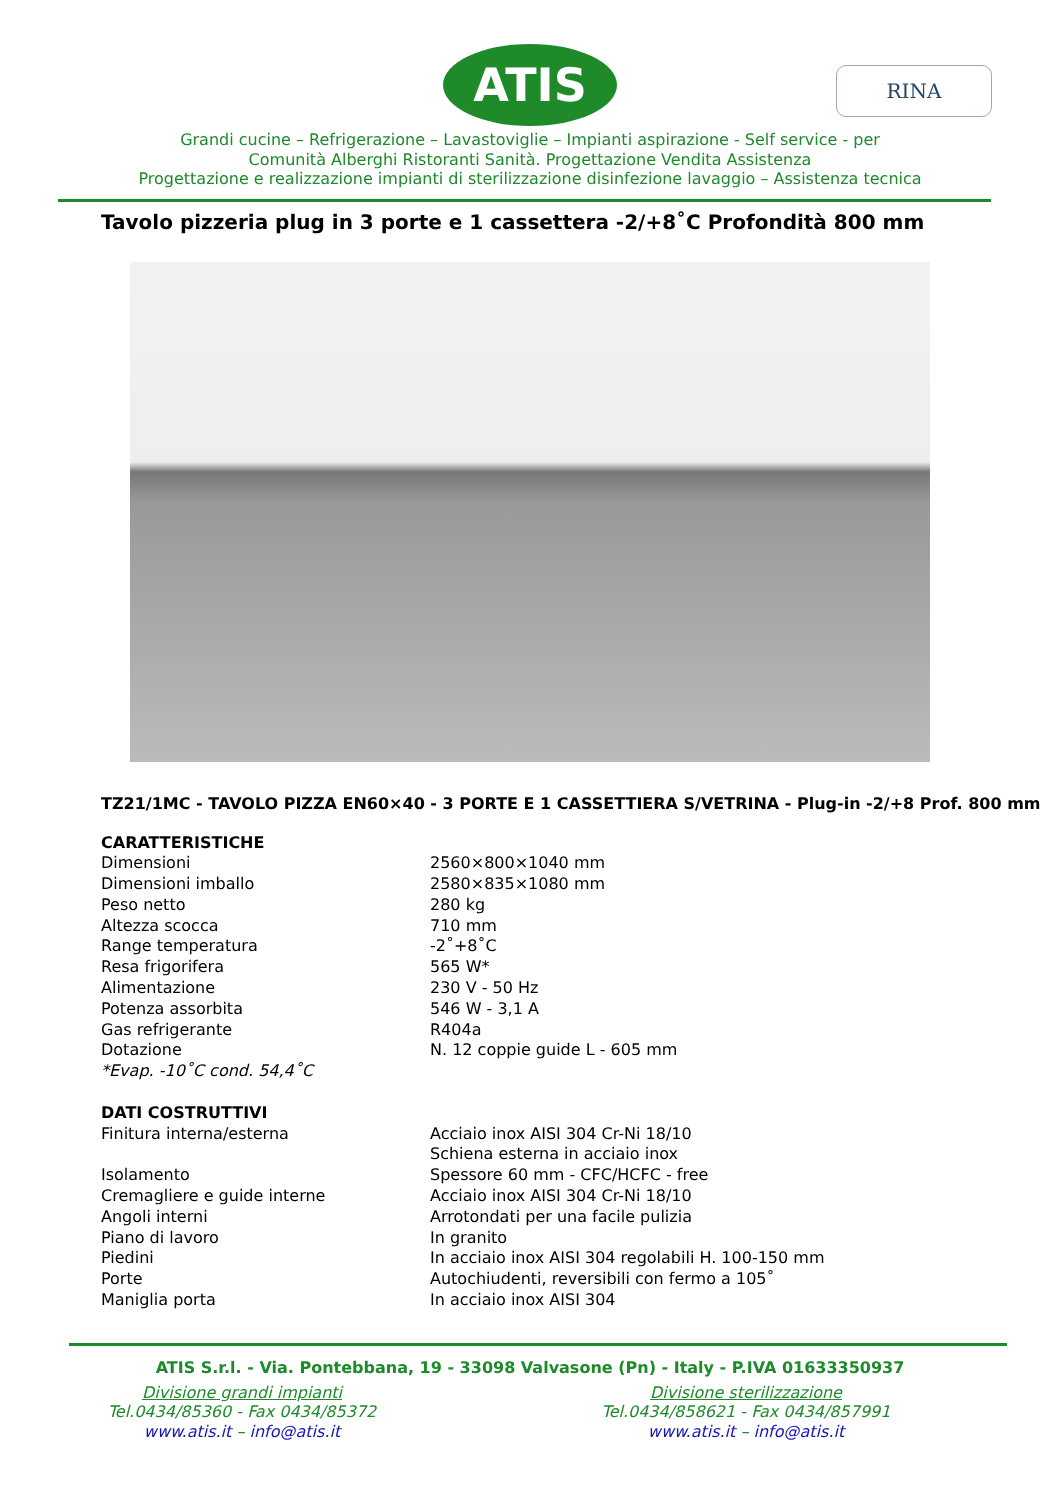ATIS RINA
Grandi cucine – Refrigerazione – Lavastoviglie – Impianti aspirazione - Self service - per
Comunità Alberghi Ristoranti Sanità. Progettazione Vendita Assistenza
Progettazione e realizzazione impianti di sterilizzazione disinfezione lavaggio – Assistenza tecnica
Tavolo pizzeria plug in 3 porte e 1 cassettera -2/+8˚C Profondità 800 mm
TZ21/1MC - TAVOLO PIZZA EN60×40 - 3 PORTE E 1 CASSETTIERA S/VETRINA - Plug-in -2/+8 Prof. 800 mm
| CARATTERISTICHE | |
| Dimensioni | 2560×800×1040 mm |
| Dimensioni imballo | 2580×835×1080 mm |
| Peso netto | 280 kg |
| Altezza scocca | 710 mm |
| Range temperatura | -2˚+8˚C |
| Resa frigorifera | 565 W* |
| Alimentazione | 230 V - 50 Hz |
| Potenza assorbita | 546 W - 3,1 A |
| Gas refrigerante | R404a |
| Dotazione | N. 12 coppie guide L - 605 mm |
| *Evap. -10˚C cond. 54,4˚C | |
| DATI COSTRUTTIVI | |
| Finitura interna/esterna | Acciaio inox AISI 304 Cr-Ni 18/10 Schiena esterna in acciaio inox |
| Isolamento | Spessore 60 mm - CFC/HCFC - free |
| Cremagliere e guide interne | Acciaio inox AISI 304 Cr-Ni 18/10 |
| Angoli interni | Arrotondati per una facile pulizia |
| Piano di lavoro | In granito |
| Piedini | In acciaio inox AISI 304 regolabili H. 100-150 mm |
| Porte | Autochiudenti, reversibili con fermo a 105˚ |
| Maniglia porta | In acciaio inox AISI 304 |
ATIS S.r.l. - Via. Pontebbana, 19 - 33098 Valvasone (Pn) - Italy - P.IVA 01633350937
Divisione grandi impianti
Tel.0434/85360 - Fax 0434/85372
www.atis.it – info@atis.it
Divisione sterilizzazione
Tel.0434/858621 - Fax 0434/857991
www.atis.it – info@atis.it